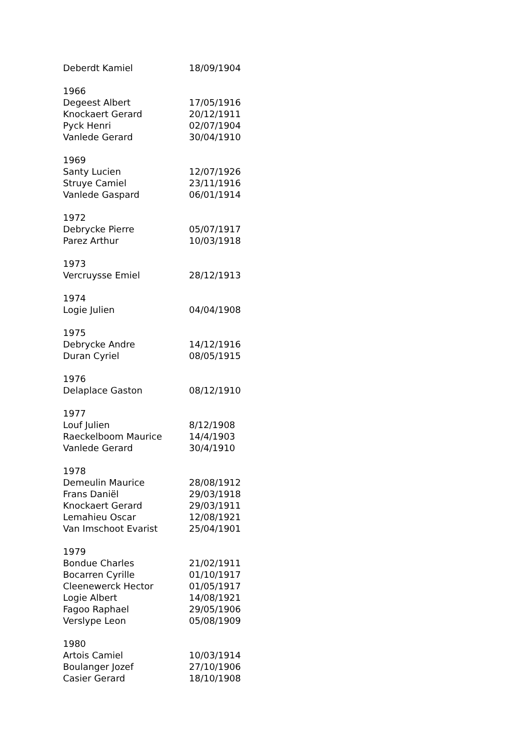| Deberdt Kamiel | 18/09/1904 |
| 1966 | |
| Degeest Albert | 17/05/1916 |
| Knockaert Gerard | 20/12/1911 |
| Pyck Henri | 02/07/1904 |
| Vanlede Gerard | 30/04/1910 |
| 1969 | |
| Santy Lucien | 12/07/1926 |
| Struye Camiel | 23/11/1916 |
| Vanlede Gaspard | 06/01/1914 |
| 1972 | |
| Debrycke Pierre | 05/07/1917 |
| Parez Arthur | 10/03/1918 |
| 1973 | |
| Vercruysse Emiel | 28/12/1913 |
| 1974 | |
| Logie Julien | 04/04/1908 |
| 1975 | |
| Debrycke Andre | 14/12/1916 |
| Duran Cyriel | 08/05/1915 |
| 1976 | |
| Delaplace Gaston | 08/12/1910 |
| 1977 | |
| Louf Julien | 8/12/1908 |
| Raeckelboom Maurice | 14/4/1903 |
| Vanlede Gerard | 30/4/1910 |
| 1978 | |
| Demeulin Maurice | 28/08/1912 |
| Frans Daniël | 29/03/1918 |
| Knockaert Gerard | 29/03/1911 |
| Lemahieu Oscar | 12/08/1921 |
| Van Imschoot Evarist | 25/04/1901 |
| 1979 | |
| Bondue Charles | 21/02/1911 |
| Bocarren Cyrille | 01/10/1917 |
| Cleenewerck Hector | 01/05/1917 |
| Logie Albert | 14/08/1921 |
| Fagoo Raphael | 29/05/1906 |
| Verslype Leon | 05/08/1909 |
| 1980 | |
| Artois Camiel | 10/03/1914 |
| Boulanger Jozef | 27/10/1906 |
| Casier Gerard | 18/10/1908 |